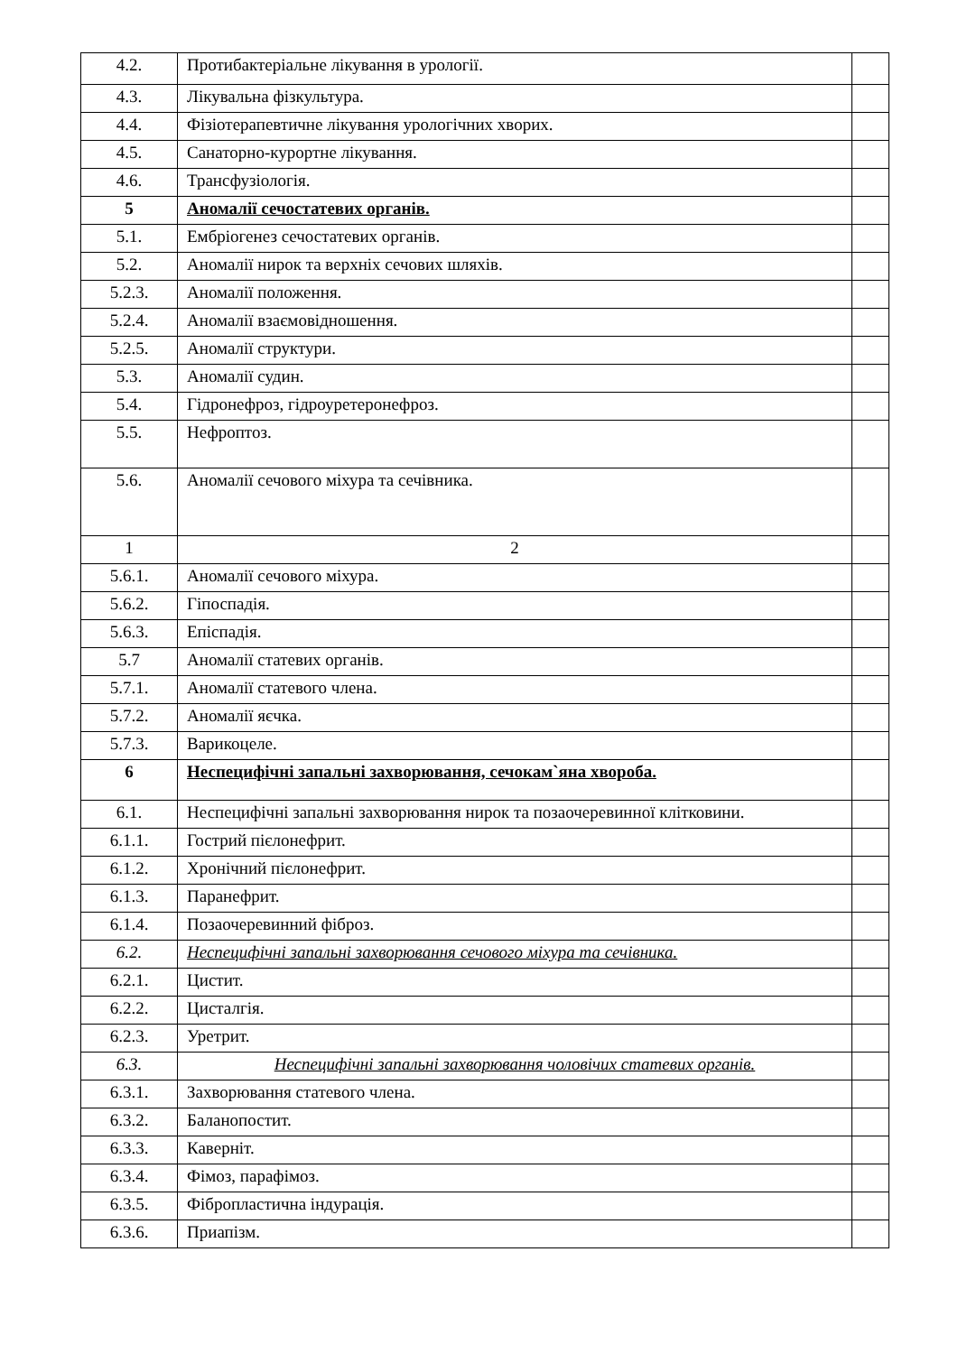| 4.2. | Протибактеріальне лікування в урології. | |
| 4.3. | Лікувальна фізкультура. | |
| 4.4. | Фізіотерапевтичне лікування урологічних хворих. | |
| 4.5. | Санаторно-курортне лікування. | |
| 4.6. | Трансфузіологія. | |
| 5 | Аномалії сечостатевих органів. | |
| 5.1. | Ембріогенез сечостатевих органів. | |
| 5.2. | Аномалії нирок та верхніх сечових шляхів. | |
| 5.2.3. | Аномалії положення. | |
| 5.2.4. | Аномалії взаємовідношення. | |
| 5.2.5. | Аномалії структури. | |
| 5.3. | Аномалії судин. | |
| 5.4. | Гідронефроз, гідроуретеронефроз. | |
| 5.5. | Нефроптоз. | |
| 5.6. | Аномалії сечового міхура та сечівника. | |
| 1 | 2 | |
| 5.6.1. | Аномалії сечового міхура. | |
| 5.6.2. | Гіпоспадія. | |
| 5.6.3. | Епіспадія. | |
| 5.7 | Аномалії статевих органів. | |
| 5.7.1. | Аномалії статевого члена. | |
| 5.7.2. | Аномалії яєчка. | |
| 5.7.3. | Варикоцеле. | |
| 6 | Неспецифічні запальні захворювання, сечокам`яна хвороба. | |
| 6.1. | Неспецифічні запальні захворювання нирок та позаочеревинної клітковини. | |
| 6.1.1. | Гострий пієлонефрит. | |
| 6.1.2. | Хронічний пієлонефрит. | |
| 6.1.3. | Паранефрит. | |
| 6.1.4. | Позаочеревинний фіброз. | |
| 6.2. | Неспецифічні запальні захворювання сечового міхура та сечівника. | |
| 6.2.1. | Цистит. | |
| 6.2.2. | Цисталгія. | |
| 6.2.3. | Уретрит. | |
| 6.3. | Неспецифічні запальні захворювання чоловічих статевих органів. | |
| 6.3.1. | Захворювання статевого члена. | |
| 6.3.2. | Баланопостит. | |
| 6.3.3. | Каверніт. | |
| 6.3.4. | Фімоз, парафімоз. | |
| 6.3.5. | Фібропластична індурація. | |
| 6.3.6. | Приапізм. | |